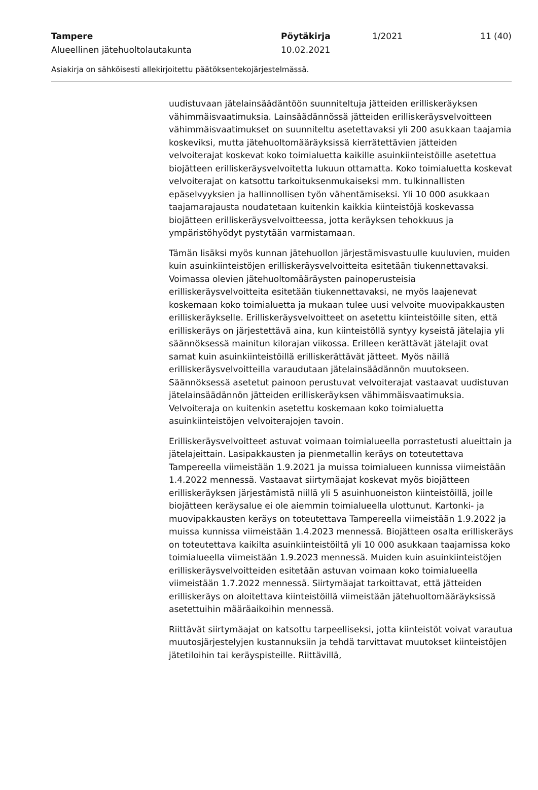Tampere Pöytäkirja 1/2021 11 (40)
Alueellinen jätehuoltolautakunta 10.02.2021
Asiakirja on sähköisesti allekirjoitettu päätöksentekojärjestelmässä.
uudistuvaan jätelainsäädäntöön suunniteltuja jätteiden erilliskeräyksen vähimmäisvaatimuksia. Lainsäädännössä jätteiden erilliskeräysvelvoitteen vähimmäisvaatimukset on suunniteltu asetettavaksi yli 200 asukkaan taajamia koskeviksi, mutta jätehuoltomääräyksissä kierrätettävien jätteiden velvoiterajat koskevat koko toimialuetta kaikille asuinkiinteistöille asetettua biojätteen erilliskeräysvelvoitetta lukuun ottamatta. Koko toimialuetta koskevat velvoiterajat on katsottu tarkoituksenmukaiseksi mm. tulkinnallisten epäselvyyksien ja hallinnollisen työn vähentämiseksi. Yli 10 000 asukkaan taajamarajausta noudatetaan kuitenkin kaikkia kiinteistöjä koskevassa biojätteen erilliskeräysvelvoitteessa, jotta keräyksen tehokkuus ja ympäristöhyödyt pystytään varmistamaan.
Tämän lisäksi myös kunnan jätehuollon järjestämisvastuulle kuuluvien, muiden kuin asuinkiinteistöjen erilliskeräysvelvoitteita esitetään tiukennettavaksi. Voimassa olevien jätehuoltomääräysten painoperusteisia erilliskeräysvelvoitteita esitetään tiukennettavaksi, ne myös laajenevat koskemaan koko toimialuetta ja mukaan tulee uusi velvoite muovipakkausten erilliskeräykselle. Erilliskeräysvelvoitteet on asetettu kiinteistöille siten, että erilliskeräys on järjestettävä aina, kun kiinteistöllä syntyy kyseistä jätelajia yli säännöksessä mainitun kilorajan viikossa. Erilleen kerättävät jätelajit ovat samat kuin asuinkiinteistöillä erilliskerättävät jätteet. Myös näillä erilliskeräysvelvoitteilla varaudutaan jätelainsäädännön muutokseen. Säännöksessä asetetut painoon perustuvat velvoiterajat vastaavat uudistuvan jätelainsäädännön jätteiden erilliskeräyksen vähimmäisvaatimuksia. Velvoiteraja on kuitenkin asetettu koskemaan koko toimialuetta asuinkiinteistöjen velvoiterajojen tavoin.
Erilliskeräysvelvoitteet astuvat voimaan toimialueella porrastetusti alueittain ja jätelajeittain. Lasipakkausten ja pienmetallin keräys on toteutettava Tampereella viimeistään 1.9.2021 ja muissa toimialueen kunnissa viimeistään 1.4.2022 mennessä. Vastaavat siirtymäajat koskevat myös biojätteen erilliskeräyksen järjestämistä niillä yli 5 asuinhuoneiston kiinteistöillä, joille biojätteen keräysalue ei ole aiemmin toimialueella ulottunut. Kartonki- ja muovipakkausten keräys on toteutettava Tampereella viimeistään 1.9.2022 ja muissa kunnissa viimeistään 1.4.2023 mennessä. Biojätteen osalta erilliskeräys on toteutettava kaikilta asuinkiinteistöiltä yli 10 000 asukkaan taajamissa koko toimialueella viimeistään 1.9.2023 mennessä. Muiden kuin asuinkiinteistöjen erilliskeräysvelvoitteiden esitetään astuvan voimaan koko toimialueella viimeistään 1.7.2022 mennessä. Siirtymäajat tarkoittavat, että jätteiden erilliskeräys on aloitettava kiinteistöillä viimeistään jätehuoltomääräyksissä asetettuihin määräaikoihin mennessä.
Riittävät siirtymäajat on katsottu tarpeelliseksi, jotta kiinteistöt voivat varautua muutosjärjestelyjen kustannuksiin ja tehdä tarvittavat muutokset kiinteistöjen jätetiloihin tai keräyspisteille. Riittävillä,